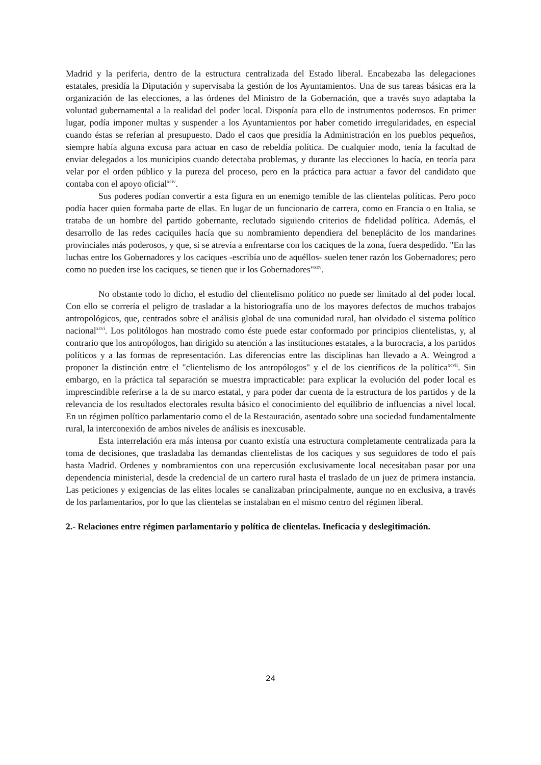Madrid y la periferia, dentro de la estructura centralizada del Estado liberal. Encabezaba las delegaciones estatales, presidía la Diputación y supervisaba la gestión de los Ayuntamientos. Una de sus tareas básicas era la organización de las elecciones, a las órdenes del Ministro de la Gobernación, que a través suyo adaptaba la voluntad gubernamental a la realidad del poder local. Disponía para ello de instrumentos poderosos. En primer lugar, podía imponer multas y suspender a los Ayuntamientos por haber cometido irregularidades, en especial cuando éstas se referían al presupuesto. Dado el caos que presidía la Administración en los pueblos pequeños, siempre había alguna excusa para actuar en caso de rebeldía política. De cualquier modo, tenía la facultad de enviar delegados a los municipios cuando detectaba problemas, y durante las elecciones lo hacía, en teoría para velar por el orden público y la pureza del proceso, pero en la práctica para actuar a favor del candidato que contaba con el apoyo oficial<sup>xciv</sup>.
Sus poderes podían convertir a esta figura en un enemigo temible de las clientelas políticas. Pero poco podía hacer quien formaba parte de ellas. En lugar de un funcionario de carrera, como en Francia o en Italia, se trataba de un hombre del partido gobernante, reclutado siguiendo criterios de fidelidad política. Además, el desarrollo de las redes caciquiles hacía que su nombramiento dependiera del beneplácito de los mandarines provinciales más poderosos, y que, si se atrevía a enfrentarse con los caciques de la zona, fuera despedido. "En las luchas entre los Gobernadores y los caciques -escribía uno de aquéllos- suelen tener razón los Gobernadores; pero como no pueden irse los caciques, se tienen que ir los Gobernadores"<sup>xcv</sup>.
No obstante todo lo dicho, el estudio del clientelismo político no puede ser limitado al del poder local. Con ello se correría el peligro de trasladar a la historiografía uno de los mayores defectos de muchos trabajos antropológicos, que, centrados sobre el análisis global de una comunidad rural, han olvidado el sistema político nacional<sup>xcvi</sup>. Los politólogos han mostrado como éste puede estar conformado por principios clientelistas, y, al contrario que los antropólogos, han dirigido su atención a las instituciones estatales, a la burocracia, a los partidos políticos y a las formas de representación. Las diferencias entre las disciplinas han llevado a A. Weingrod a proponer la distinción entre el "clientelismo de los antropólogos" y el de los científicos de la política<sup>xcvii</sup>. Sin embargo, en la práctica tal separación se muestra impracticable: para explicar la evolución del poder local es imprescindible referirse a la de su marco estatal, y para poder dar cuenta de la estructura de los partidos y de la relevancia de los resultados electorales resulta básico el conocimiento del equilibrio de influencias a nivel local. En un régimen político parlamentario como el de la Restauración, asentado sobre una sociedad fundamentalmente rural, la interconexión de ambos niveles de análisis es inexcusable.
Esta interrelación era más intensa por cuanto existía una estructura completamente centralizada para la toma de decisiones, que trasladaba las demandas clientelistas de los caciques y sus seguidores de todo el país hasta Madrid. Ordenes y nombramientos con una repercusión exclusivamente local necesitaban pasar por una dependencia ministerial, desde la credencial de un cartero rural hasta el traslado de un juez de primera instancia. Las peticiones y exigencias de las elites locales se canalizaban principalmente, aunque no en exclusiva, a través de los parlamentarios, por lo que las clientelas se instalaban en el mismo centro del régimen liberal.
2.- Relaciones entre régimen parlamentario y política de clientelas. Ineficacia y deslegitimación.
24